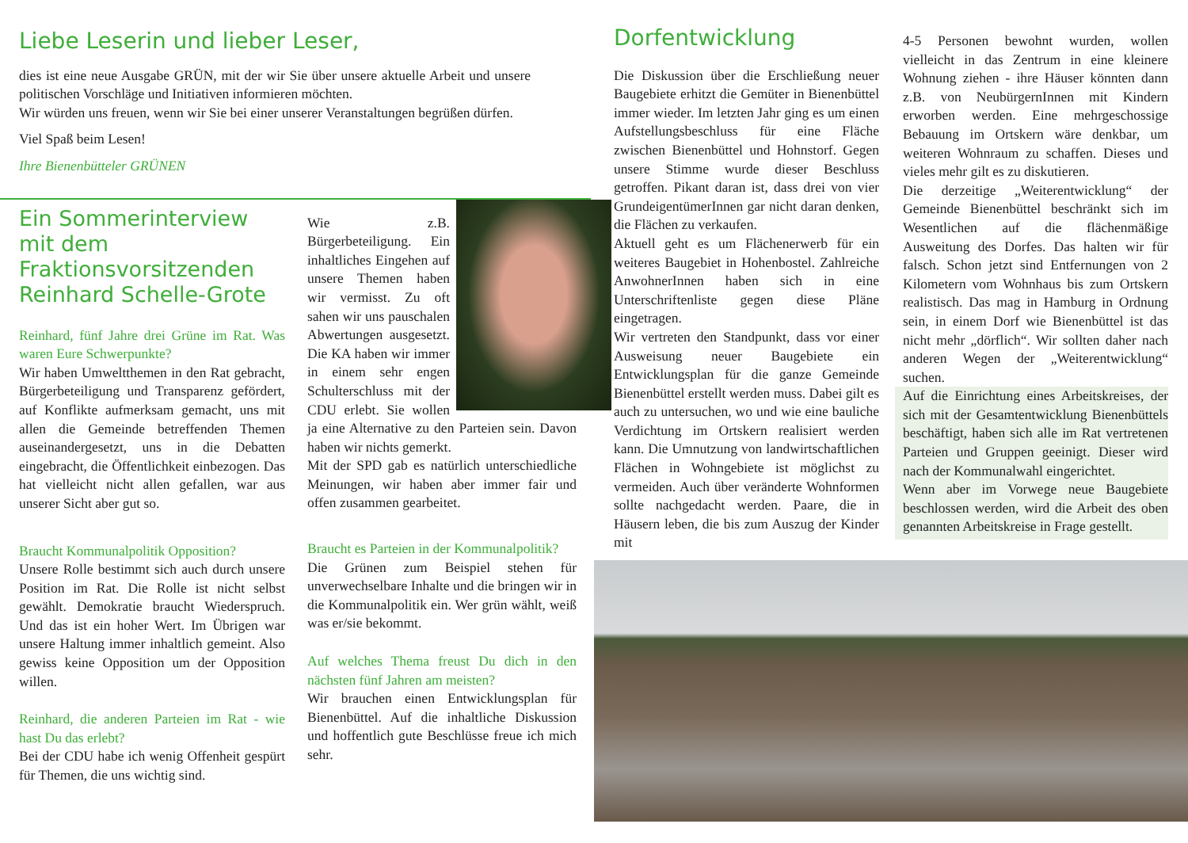Liebe Leserin und lieber Leser,
dies ist eine neue Ausgabe GRÜN, mit der wir Sie über unsere aktuelle Arbeit und unsere politischen Vorschläge und Initiativen informieren möchten.
Wir würden uns freuen, wenn wir Sie bei einer unserer Veranstaltungen begrüßen dürfen.
Viel Spaß beim Lesen!
Ihre Bienenbütteler GRÜNEN
Ein Sommerinterview mit dem Fraktionsvorsitzenden Reinhard Schelle-Grote
Reinhard, fünf Jahre drei Grüne im Rat. Was waren Eure Schwerpunkte?
Wir haben Umweltthemen in den Rat gebracht, Bürgerbeteiligung und Transparenz gefördert, auf Konflikte aufmerksam gemacht, uns mit allen die Gemeinde betreffenden Themen auseinandergesetzt, uns in die Debatten eingebracht, die Öffentlichkeit einbezogen. Das hat vielleicht nicht allen gefallen, war aus unserer Sicht aber gut so.
Braucht Kommunalpolitik Opposition?
Unsere Rolle bestimmt sich auch durch unsere Position im Rat. Die Rolle ist nicht selbst gewählt. Demokratie braucht Wiederspruch. Und das ist ein hoher Wert. Im Übrigen war unsere Haltung immer inhaltlich gemeint. Also gewiss keine Opposition um der Opposition willen.
Reinhard, die anderen Parteien im Rat - wie hast Du das erlebt?
Bei der CDU habe ich wenig Offenheit gespürt für Themen, die uns wichtig sind.
Wie z.B. Bürgerbeteiligung. Ein inhaltliches Eingehen auf unsere Themen haben wir vermisst. Zu oft sahen wir uns pauschalen Abwertungen ausgesetzt. Die KA haben wir immer in einem sehr engen Schulterschluss mit der CDU erlebt. Sie wollen ja eine Alternative zu den Parteien sein. Davon haben wir nichts gemerkt.
Mit der SPD gab es natürlich unterschiedliche Meinungen, wir haben aber immer fair und offen zusammen gearbeitet.
Braucht es Parteien in der Kommunalpolitik?
Die Grünen zum Beispiel stehen für unverwechselbare Inhalte und die bringen wir in die Kommunalpolitik ein. Wer grün wählt, weiß was er/sie bekommt.
Auf welches Thema freust Du dich in den nächsten fünf Jahren am meisten?
Wir brauchen einen Entwicklungsplan für Bienenbüttel. Auf die inhaltliche Diskussion und hoffentlich gute Beschlüsse freue ich mich sehr.
Dorfentwicklung
Die Diskussion über die Erschließung neuer Baugebiete erhitzt die Gemüter in Bienenbüttel immer wieder. Im letzten Jahr ging es um einen Aufstellungsbeschluss für eine Fläche zwischen Bienenbüttel und Hohnstorf. Gegen unsere Stimme wurde dieser Beschluss getroffen. Pikant daran ist, dass drei von vier GrundeigentümerInnen gar nicht daran denken, die Flächen zu verkaufen.
Aktuell geht es um Flächenerwerb für ein weiteres Baugebiet in Hohenbostel. Zahlreiche AnwohnerInnen haben sich in eine Unterschriftenliste gegen diese Pläne eingetragen.
Wir vertreten den Standpunkt, dass vor einer Ausweisung neuer Baugebiete ein Entwicklungsplan für die ganze Gemeinde Bienenbüttel erstellt werden muss. Dabei gilt es auch zu untersuchen, wo und wie eine bauliche Verdichtung im Ortskern realisiert werden kann. Die Umnutzung von landwirtschaftlichen Flächen in Wohngebiete ist möglichst zu vermeiden. Auch über veränderte Wohnformen sollte nachgedacht werden. Paare, die in Häusern leben, die bis zum Auszug der Kinder mit
4-5 Personen bewohnt wurden, wollen vielleicht in das Zentrum in eine kleinere Wohnung ziehen - ihre Häuser könnten dann z.B. von NeubürgernInnen mit Kindern erworben werden. Eine mehrgeschossige Bebauung im Ortskern wäre denkbar, um weiteren Wohnraum zu schaffen. Dieses und vieles mehr gilt es zu diskutieren.
Die derzeitige „Weiterentwicklung“ der Gemeinde Bienenbüttel beschränkt sich im Wesentlichen auf die flächenmäßige Ausweitung des Dorfes. Das halten wir für falsch. Schon jetzt sind Entfernungen von 2 Kilometern vom Wohnhaus bis zum Ortskern realistisch. Das mag in Hamburg in Ordnung sein, in einem Dorf wie Bienenbüttel ist das nicht mehr „dörflich“. Wir sollten daher nach anderen Wegen der „Weiterentwicklung“ suchen.
Auf die Einrichtung eines Arbeitskreises, der sich mit der Gesamtentwicklung Bienenbüttels beschäftigt, haben sich alle im Rat vertretenen Parteien und Gruppen geeinigt. Dieser wird nach der Kommunalwahl eingerichtet.
Wenn aber im Vorwege neue Baugebiete beschlossen werden, wird die Arbeit des oben genannten Arbeitskreise in Frage gestellt.